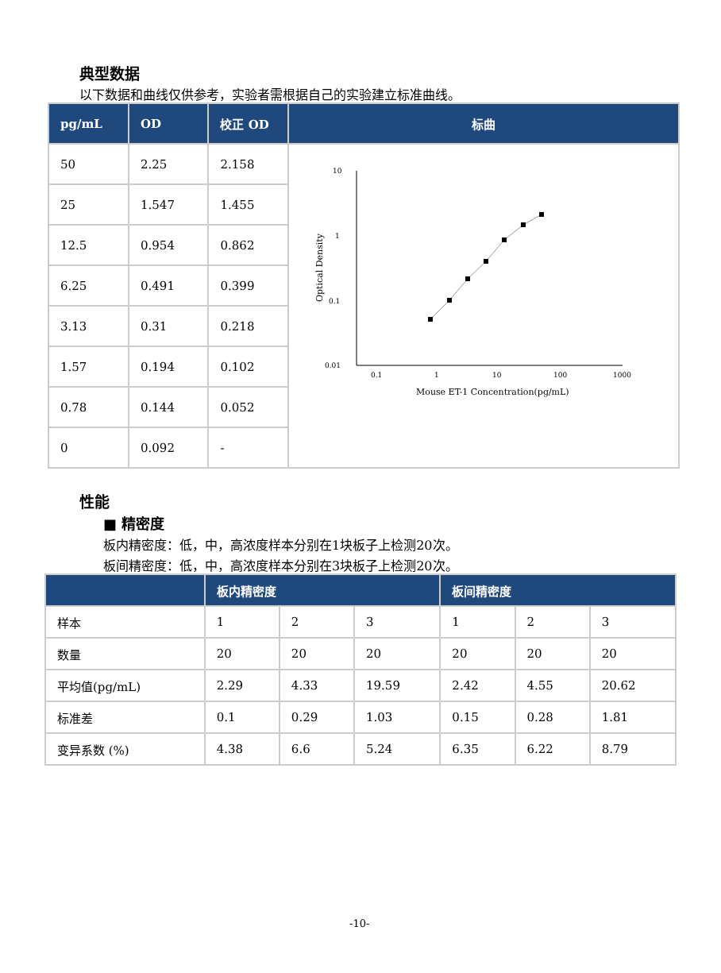典型数据
以下数据和曲线仅供参考，实验者需根据自己的实验建立标准曲线。
| pg/mL | OD | 校正 OD | 标曲 |
| --- | --- | --- | --- |
| 50 | 2.25 | 2.158 | 10 1 0.1 0.01 0.1 1 10 100 1000 Mouse ET-1 Concentration(pg/mL) Optical Density |
| 25 | 1.547 | 1.455 | |
| 12.5 | 0.954 | 0.862 | |
| 6.25 | 0.491 | 0.399 | |
| 3.13 | 0.31 | 0.218 | |
| 1.57 | 0.194 | 0.102 | |
| 0.78 | 0.144 | 0.052 | |
| 0 | 0.092 | - | |
性能
■ 精密度
板内精密度：低，中，高浓度样本分别在1块板子上检测20次。
板间精密度：低，中，高浓度样本分别在3块板子上检测20次。
| | 板内精密度 | | | 板间精密度 | | |
| --- | --- | --- | --- | --- | --- | --- |
| 样本 | 1 | 2 | 3 | 1 | 2 | 3 |
| 数量 | 20 | 20 | 20 | 20 | 20 | 20 |
| 平均值(pg/mL) | 2.29 | 4.33 | 19.59 | 2.42 | 4.55 | 20.62 |
| 标准差 | 0.1 | 0.29 | 1.03 | 0.15 | 0.28 | 1.81 |
| 变异系数 (%) | 4.38 | 6.6 | 5.24 | 6.35 | 6.22 | 8.79 |
-10-